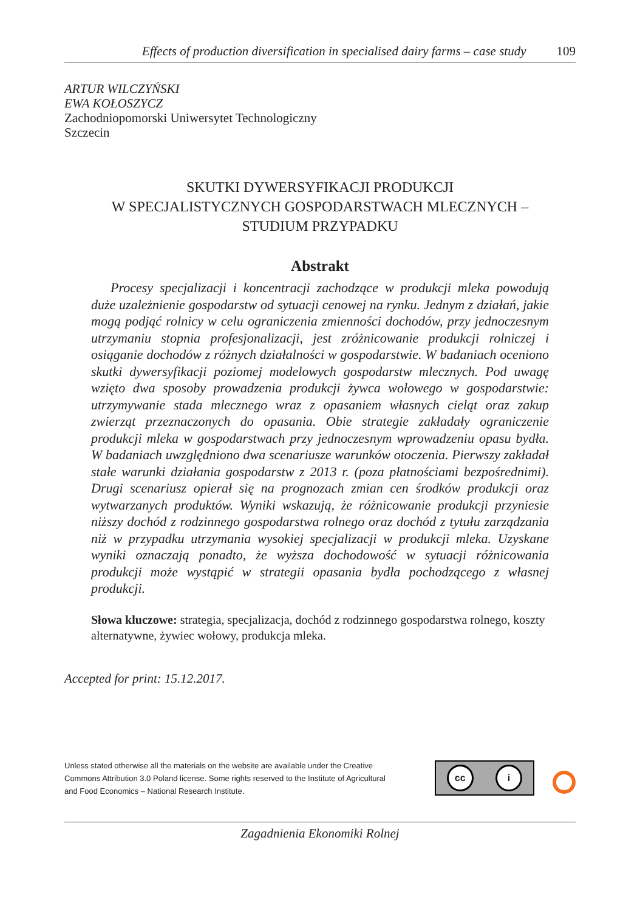Effects of production diversification in specialised dairy farms – case study 109
ARTUR WILCZYŃSKI
EWA KOŁOSZYCZ
Zachodniopomorski Uniwersytet Technologiczny
Szczecin
SKUTKI DYWERSYFIKACJI PRODUKCJI
W SPECJALISTYCZNYCH GOSPODARSTWACH MLECZNYCH –
STUDIUM PRZYPADKU
Abstrakt
Procesy specjalizacji i koncentracji zachodzące w produkcji mleka powodują duże uzależnienie gospodarstw od sytuacji cenowej na rynku. Jednym z działań, jakie mogą podjąć rolnicy w celu ograniczenia zmienności dochodów, przy jednoczesnym utrzymaniu stopnia profesjonalizacji, jest zróżnicowanie produkcji rolniczej i osiąganie dochodów z różnych działalności w gospodarstwie. W badaniach oceniono skutki dywersyfikacji poziomej modelowych gospodarstw mlecznych. Pod uwagę wzięto dwa sposoby prowadzenia produkcji żywca wołowego w gospodarstwie: utrzymywanie stada mlecznego wraz z opasaniem własnych cieląt oraz zakup zwierząt przeznaczonych do opasania. Obie strategie zakładały ograniczenie produkcji mleka w gospodarstwach przy jednoczesnym wprowadzeniu opasu bydła. W badaniach uwzględniono dwa scenariusze warunków otoczenia. Pierwszy zakładał stałe warunki działania gospodarstw z 2013 r. (poza płatnościami bezpośrednimi). Drugi scenariusz opierał się na prognozach zmian cen środków produkcji oraz wytwarzanych produktów. Wyniki wskazują, że różnicowanie produkcji przyniesie niższy dochód z rodzinnego gospodarstwa rolnego oraz dochód z tytułu zarządzania niż w przypadku utrzymania wysokiej specjalizacji w produkcji mleka. Uzyskane wyniki oznaczają ponadto, że wyższa dochodowość w sytuacji różnicowania produkcji może wystąpić w strategii opasania bydła pochodzącego z własnej produkcji.
Słowa kluczowe: strategia, specjalizacja, dochód z rodzinnego gospodarstwa rolnego, koszty alternatywne, żywiec wołowy, produkcja mleka.
Accepted for print: 15.12.2017.
Unless stated otherwise all the materials on the website are available under the Creative Commons Attribution 3.0 Poland license. Some rights reserved to the Institute of Agricultural and Food Economics – National Research Institute.
cc i
Zagadnienia Ekonomiki Rolnej